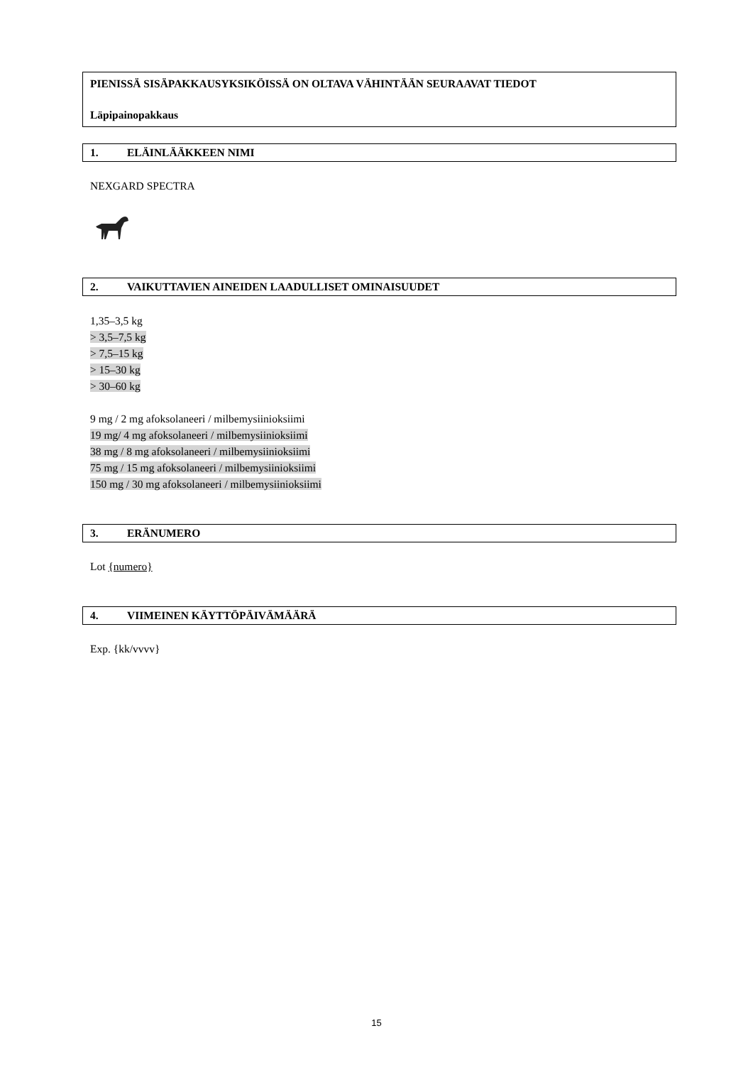PIENISSÄ SISÄPAKKAUSYKSIKÖISSÄ ON OLTAVA VÄHINTÄÄN SEURAAVAT TIEDOT
Läpipainopakkaus
1. ELÄINLÄÄKKEEN NIMI
NEXGARD SPECTRA
2. VAIKUTTAVIEN AINEIDEN LAADULLISET OMINAISUUDET
1,35–3,5 kg
> 3,5–7,5 kg
> 7,5–15 kg
> 15–30 kg
> 30–60 kg
9 mg / 2 mg afoksolaneeri / milbemysiinioksiimi
19 mg/ 4 mg afoksolaneeri / milbemysiinioksiimi
38 mg / 8 mg afoksolaneeri / milbemysiinioksiimi
75 mg / 15 mg afoksolaneeri / milbemysiinioksiimi
150 mg / 30 mg afoksolaneeri / milbemysiinioksiimi
3. ERÄNUMERO
Lot {numero}
4. VIIMEINEN KÄYTTÖPÄIVÄMÄÄRÄ
Exp. {kk/vvvv}
15